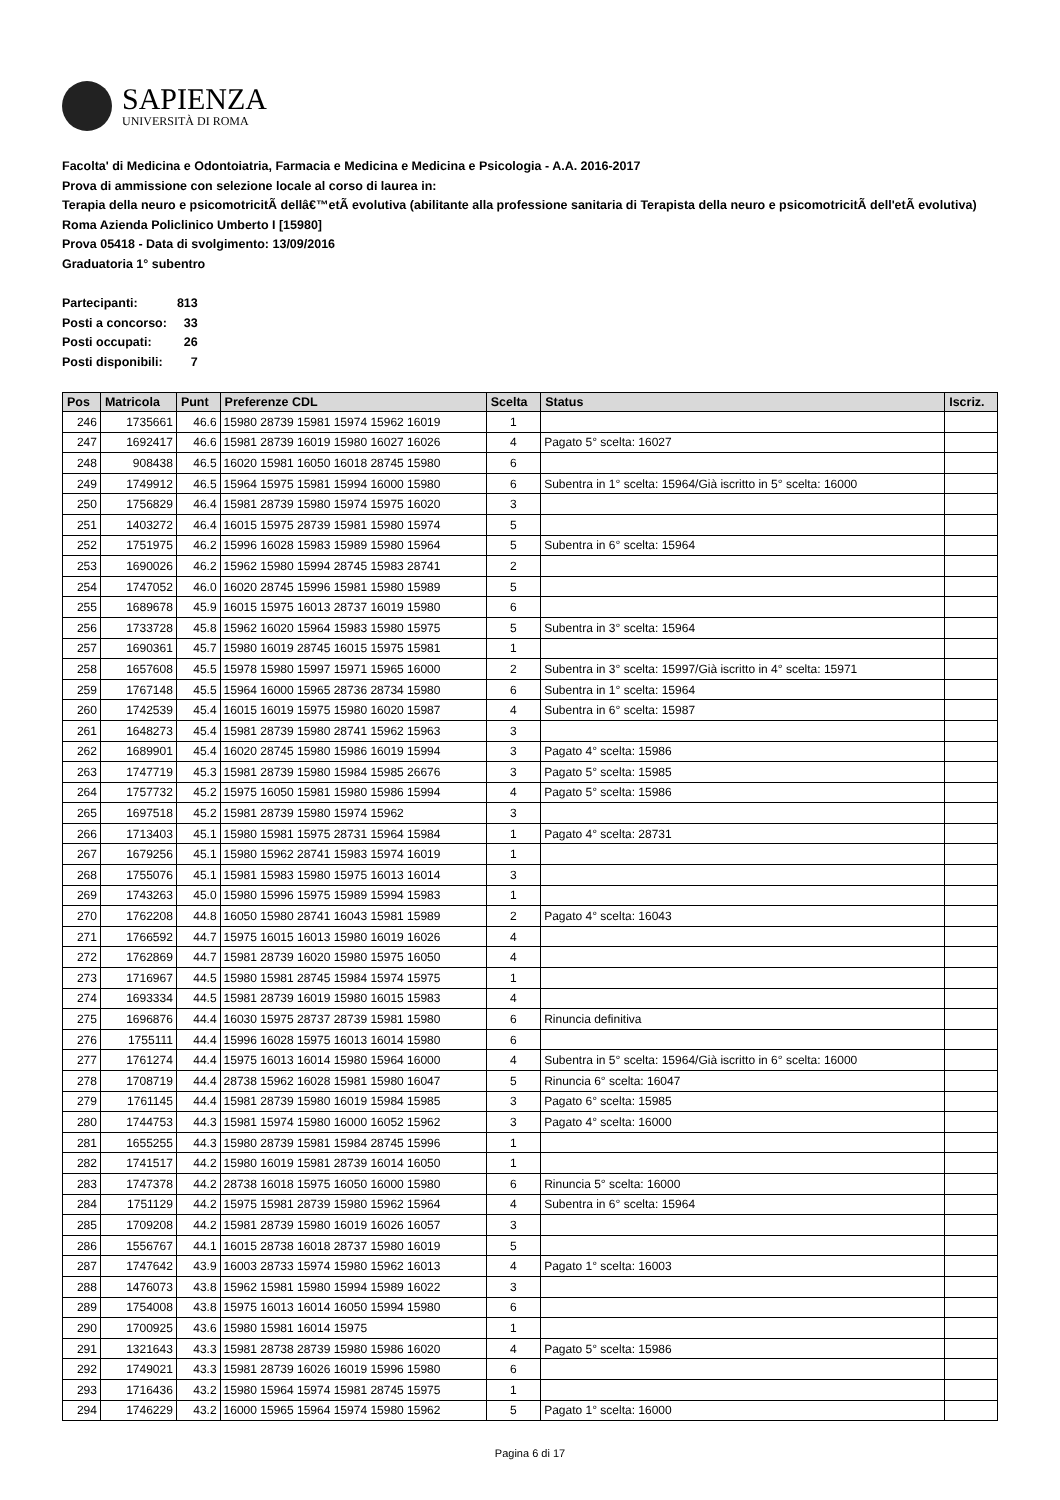SAPIENZA
UNIVERSITÀ DI ROMA
Facolta' di Medicina e Odontoiatria, Farmacia e Medicina e Medicina e Psicologia - A.A. 2016-2017
Prova di ammissione con selezione locale al corso di laurea in:
Terapia della neuro e psicomotricitÃ dellâ€™etÃ evolutiva (abilitante alla professione sanitaria di Terapista della neuro e psicomotricitÃ dell'etÃ evolutiva) Roma Azienda Policlinico Umberto I [15980]
Prova 05418 - Data di svolgimento: 13/09/2016
Graduatoria 1° subentro
| Partecipanti: | 813 |
| Posti a concorso: | 33 |
| Posti occupati: | 26 |
| Posti disponibili: | 7 |
| Pos | Matricola | Punt | Preferenze CDL | Scelta | Status | Iscriz. |
| --- | --- | --- | --- | --- | --- | --- |
| 246 | 1735661 | 46.6 | 15980 28739 15981 15974 15962 16019 | 1 | | |
| 247 | 1692417 | 46.6 | 15981 28739 16019 15980 16027 16026 | 4 | Pagato 5° scelta: 16027 | |
| 248 | 908438 | 46.5 | 16020 15981 16050 16018 28745 15980 | 6 | | |
| 249 | 1749912 | 46.5 | 15964 15975 15981 15994 16000 15980 | 6 | Subentra in 1° scelta: 15964/Già iscritto in 5° scelta: 16000 | |
| 250 | 1756829 | 46.4 | 15981 28739 15980 15974 15975 16020 | 3 | | |
| 251 | 1403272 | 46.4 | 16015 15975 28739 15981 15980 15974 | 5 | | |
| 252 | 1751975 | 46.2 | 15996 16028 15983 15989 15980 15964 | 5 | Subentra in 6° scelta: 15964 | |
| 253 | 1690026 | 46.2 | 15962 15980 15994 28745 15983 28741 | 2 | | |
| 254 | 1747052 | 46.0 | 16020 28745 15996 15981 15980 15989 | 5 | | |
| 255 | 1689678 | 45.9 | 16015 15975 16013 28737 16019 15980 | 6 | | |
| 256 | 1733728 | 45.8 | 15962 16020 15964 15983 15980 15975 | 5 | Subentra in 3° scelta: 15964 | |
| 257 | 1690361 | 45.7 | 15980 16019 28745 16015 15975 15981 | 1 | | |
| 258 | 1657608 | 45.5 | 15978 15980 15997 15971 15965 16000 | 2 | Subentra in 3° scelta: 15997/Già iscritto in 4° scelta: 15971 | |
| 259 | 1767148 | 45.5 | 15964 16000 15965 28736 28734 15980 | 6 | Subentra in 1° scelta: 15964 | |
| 260 | 1742539 | 45.4 | 16015 16019 15975 15980 16020 15987 | 4 | Subentra in 6° scelta: 15987 | |
| 261 | 1648273 | 45.4 | 15981 28739 15980 28741 15962 15963 | 3 | | |
| 262 | 1689901 | 45.4 | 16020 28745 15980 15986 16019 15994 | 3 | Pagato 4° scelta: 15986 | |
| 263 | 1747719 | 45.3 | 15981 28739 15980 15984 15985 26676 | 3 | Pagato 5° scelta: 15985 | |
| 264 | 1757732 | 45.2 | 15975 16050 15981 15980 15986 15994 | 4 | Pagato 5° scelta: 15986 | |
| 265 | 1697518 | 45.2 | 15981 28739 15980 15974 15962 | 3 | | |
| 266 | 1713403 | 45.1 | 15980 15981 15975 28731 15964 15984 | 1 | Pagato 4° scelta: 28731 | |
| 267 | 1679256 | 45.1 | 15980 15962 28741 15983 15974 16019 | 1 | | |
| 268 | 1755076 | 45.1 | 15981 15983 15980 15975 16013 16014 | 3 | | |
| 269 | 1743263 | 45.0 | 15980 15996 15975 15989 15994 15983 | 1 | | |
| 270 | 1762208 | 44.8 | 16050 15980 28741 16043 15981 15989 | 2 | Pagato 4° scelta: 16043 | |
| 271 | 1766592 | 44.7 | 15975 16015 16013 15980 16019 16026 | 4 | | |
| 272 | 1762869 | 44.7 | 15981 28739 16020 15980 15975 16050 | 4 | | |
| 273 | 1716967 | 44.5 | 15980 15981 28745 15984 15974 15975 | 1 | | |
| 274 | 1693334 | 44.5 | 15981 28739 16019 15980 16015 15983 | 4 | | |
| 275 | 1696876 | 44.4 | 16030 15975 28737 28739 15981 15980 | 6 | Rinuncia definitiva | |
| 276 | 1755111 | 44.4 | 15996 16028 15975 16013 16014 15980 | 6 | | |
| 277 | 1761274 | 44.4 | 15975 16013 16014 15980 15964 16000 | 4 | Subentra in 5° scelta: 15964/Già iscritto in 6° scelta: 16000 | |
| 278 | 1708719 | 44.4 | 28738 15962 16028 15981 15980 16047 | 5 | Rinuncia 6° scelta: 16047 | |
| 279 | 1761145 | 44.4 | 15981 28739 15980 16019 15984 15985 | 3 | Pagato 6° scelta: 15985 | |
| 280 | 1744753 | 44.3 | 15981 15974 15980 16000 16052 15962 | 3 | Pagato 4° scelta: 16000 | |
| 281 | 1655255 | 44.3 | 15980 28739 15981 15984 28745 15996 | 1 | | |
| 282 | 1741517 | 44.2 | 15980 16019 15981 28739 16014 16050 | 1 | | |
| 283 | 1747378 | 44.2 | 28738 16018 15975 16050 16000 15980 | 6 | Rinuncia 5° scelta: 16000 | |
| 284 | 1751129 | 44.2 | 15975 15981 28739 15980 15962 15964 | 4 | Subentra in 6° scelta: 15964 | |
| 285 | 1709208 | 44.2 | 15981 28739 15980 16019 16026 16057 | 3 | | |
| 286 | 1556767 | 44.1 | 16015 28738 16018 28737 15980 16019 | 5 | | |
| 287 | 1747642 | 43.9 | 16003 28733 15974 15980 15962 16013 | 4 | Pagato 1° scelta: 16003 | |
| 288 | 1476073 | 43.8 | 15962 15981 15980 15994 15989 16022 | 3 | | |
| 289 | 1754008 | 43.8 | 15975 16013 16014 16050 15994 15980 | 6 | | |
| 290 | 1700925 | 43.6 | 15980 15981 16014 15975 | 1 | | |
| 291 | 1321643 | 43.3 | 15981 28738 28739 15980 15986 16020 | 4 | Pagato 5° scelta: 15986 | |
| 292 | 1749021 | 43.3 | 15981 28739 16026 16019 15996 15980 | 6 | | |
| 293 | 1716436 | 43.2 | 15980 15964 15974 15981 28745 15975 | 1 | | |
| 294 | 1746229 | 43.2 | 16000 15965 15964 15974 15980 15962 | 5 | Pagato 1° scelta: 16000 | |
Pagina 6 di 17